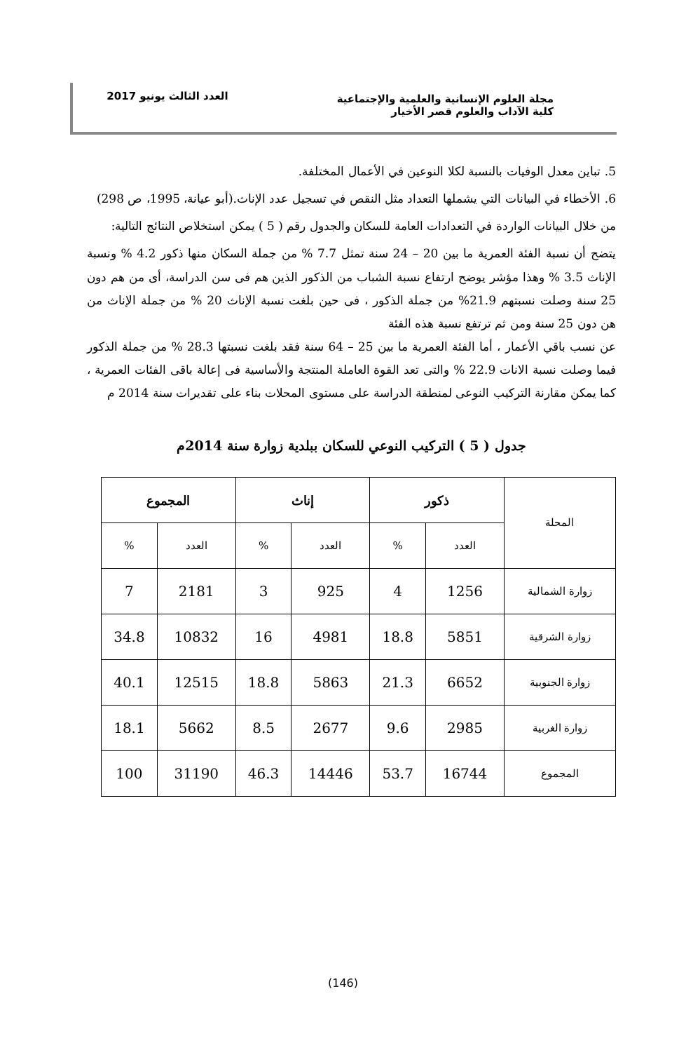مجلة العلوم الإنسانية والعلمية والإجتماعية
كلية الآداب والعلوم قصر الأخيار
العدد الثالث يونيو 2017
5. تباين معدل الوفيات بالنسبة لكلا النوعين في الأعمال المختلفة.
6. الأخطاء في البيانات التي يشملها التعداد مثل النقص في تسجيل عدد الإناث.(أبو عيانة، 1995، ص 298)
من خلال البيانات الواردة في التعدادات العامة للسكان والجدول رقم ( 5 ) يمكن استخلاص النتائج التالية:
يتضح أن نسبة الفئة العمرية ما بين 20 – 24 سنة تمثل 7.7 % من جملة السكان منها ذكور 4.2 % ونسبة الإناث 3.5 % وهذا مؤشر يوضح ارتفاع نسبة الشباب من الذكور الذين هم فى سن الدراسة، أى من هم دون 25 سنة وصلت نسبتهم 21.9% من جملة الذكور ، فى حين بلغت نسبة الإناث 20 % من جملة الإناث من هن دون 25 سنة ومن ثم ترتفع نسبة هذه الفئة
عن نسب باقي الأعمار ، أما الفئة العمرية ما بين 25 – 64 سنة فقد بلغت نسبتها 28.3 % من جملة الذكور فيما وصلت نسبة الانات 22.9 % والتى تعد القوة العاملة المنتجة والأساسية فى إعالة باقى الفئات العمرية ، كما يمكن مقارنة التركيب النوعى لمنطقة الدراسة على مستوى المحلات بناء على تقديرات سنة 2014 م
جدول ( 5 ) التركيب النوعي للسكان ببلدية زوارة سنة 2014م
| المحلة | ذكور | | إناث | | المجموع | |
| --- | --- | --- | --- | --- | --- | --- |
| | العدد | % | العدد | % | العدد | % |
| زوارة الشمالية | 1256 | 4 | 925 | 3 | 2181 | 7 |
| زوارة الشرقية | 5851 | 18.8 | 4981 | 16 | 10832 | 34.8 |
| زوارة الجنوبية | 6652 | 21.3 | 5863 | 18.8 | 12515 | 40.1 |
| زوارة الغربية | 2985 | 9.6 | 2677 | 8.5 | 5662 | 18.1 |
| المجموع | 16744 | 53.7 | 14446 | 46.3 | 31190 | 100 |
(146)